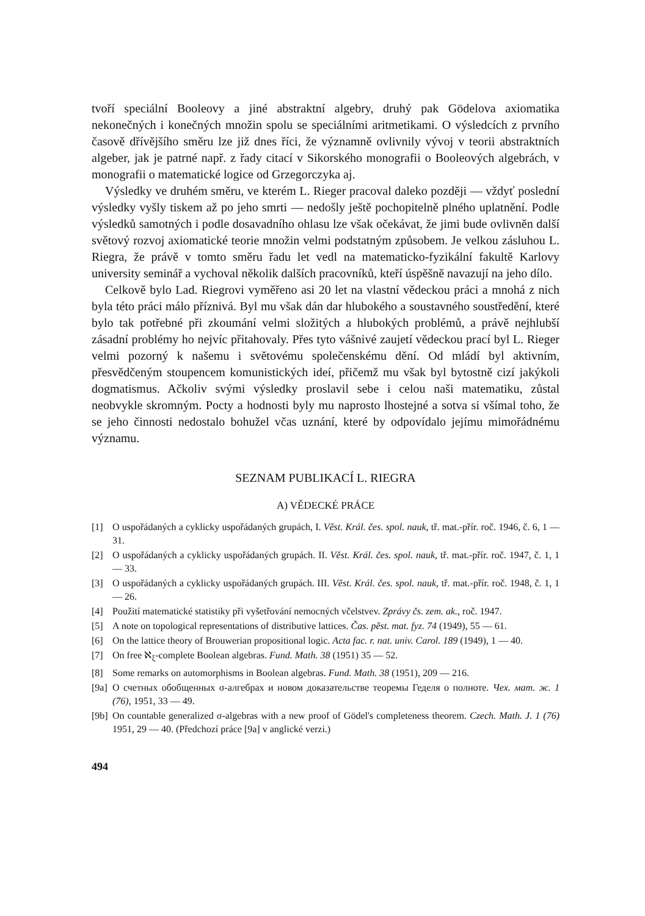tvoří speciální Booleovy a jiné abstraktní algebry, druhý pak Gödelova axiomatika nekonečných i konečných množin spolu se speciálními aritmetikami. O výsledcích z prvního časově dřívějšího směru lze již dnes říci, že významně ovlivnily vývoj v teorii abstraktních algeber, jak je patrné např. z řady citací v Sikorského monografii o Booleových algebrách, v monografii o matematické logice od Grzegorczyka aj.
Výsledky ve druhém směru, ve kterém L. Rieger pracoval daleko později — vždyť poslední výsledky vyšly tiskem až po jeho smrti — nedošly ještě pochopitelně plného uplatnění. Podle výsledků samotných i podle dosavadního ohlasu lze však očekávat, že jimi bude ovlivněn další světový rozvoj axiomatické teorie množin velmi podstatným způsobem. Je velkou zásluhou L. Riegra, že právě v tomto směru řadu let vedl na matematicko-fyzikální fakultě Karlovy university seminář a vychoval několik dalších pracovníků, kteří úspěšně navazují na jeho dílo.
Celkově bylo Lad. Riegrovi vyměřeno asi 20 let na vlastní vědeckou práci a mnohá z nich byla této práci málo příznivá. Byl mu však dán dar hlubokého a soustavného soustředění, které bylo tak potřebné při zkoumání velmi složitých a hlubokých problémů, a právě nejhlubší zásadní problémy ho nejvíc přitahovaly. Přes tyto vášnivé zaujetí vědeckou prací byl L. Rieger velmi pozorný k našemu i světovému společenskému dění. Od mládí byl aktivním, přesvědčeným stoupencem komunistických ideí, přičemž mu však byl bytostně cizí jakýkoli dogmatismus. Ačkoliv svými výsledky proslavil sebe i celou naši matematiku, zůstal neobvykle skromným. Pocty a hodnosti byly mu naprosto lhostejné a sotva si všímal toho, že se jeho činnosti nedostalo bohužel včas uznání, které by odpovídalo jejímu mimořádnému významu.
SEZNAM PUBLIKACÍ L. RIEGRA
A) VĚDECKÉ PRÁCE
[1] O uspořádaných a cyklicky uspořádaných grupách, I. Věst. Král. čes. spol. nauk, tř. mat.-přír. roč. 1946, č. 6, 1 — 31.
[2] O uspořádaných a cyklicky uspořádaných grupách. II. Věst. Král. čes. spol. nauk, tř. mat.-přír. roč. 1947, č. 1, 1 — 33.
[3] O uspořádaných a cyklicky uspořádaných grupách. III. Věst. Král. čes. spol. nauk, tř. mat.-přír. roč. 1948, č. 1, 1 — 26.
[4] Použití matematické statistiky při vyšetřování nemocných včelstvev. Zprávy čs. zem. ak., roč. 1947.
[5] A note on topological representations of distributive lattices. Čas. pěst. mat. fyz. 74 (1949), 55 — 61.
[6] On the lattice theory of Brouwerian propositional logic. Acta fac. r. nat. univ. Carol. 189 (1949), 1 — 40.
[7] On free ℵ<sub>ξ</sub>-complete Boolean algebras. Fund. Math. 38 (1951) 35 — 52.
[8] Some remarks on automorphisms in Boolean algebras. Fund. Math. 38 (1951), 209 — 216.
[9a] О счетных обобщенных σ-алгебрах и новом доказательстве теоремы Геделя о полноте. Чех. мат. ж. 1 (76), 1951, 33 — 49.
[9b] On countable generalized σ-algebras with a new proof of Gödel's completeness theorem. Czech. Math. J. 1 (76) 1951, 29 — 40. (Předchozí práce [9a] v anglické verzi.)
494